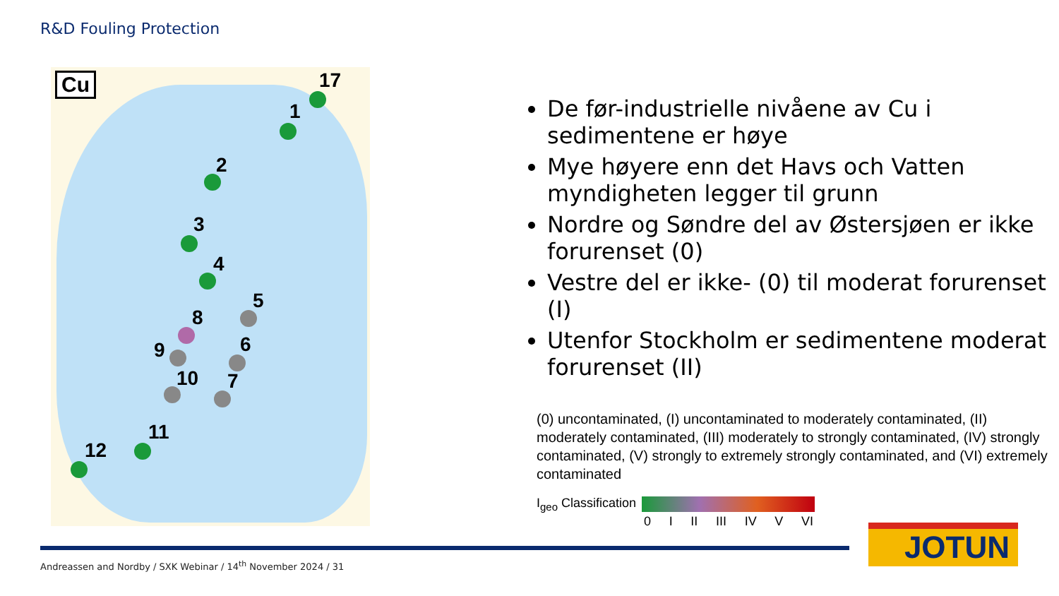R&D Fouling Protection
Cu 17
1
2
3
4
5
8
9 6
10 7
11
12
De før-industrielle nivåene av Cu i sedimentene er høye
Mye høyere enn det Havs och Vatten myndigheten legger til grunn
Nordre og Søndre del av Østersjøen er ikke forurenset (0)
Vestre del er ikke- (0) til moderat forurenset (I)
Utenfor Stockholm er sedimentene moderat forurenset (II)
(0) uncontaminated, (I) uncontaminated to moderately contaminated, (II) moderately contaminated, (III) moderately to strongly contaminated, (IV) strongly contaminated, (V) strongly to extremely strongly contaminated, and (VI) extremely contaminated
I<sub>geo</sub> Classification
0 I II III IV V VI
Andreassen and Nordby / SXK Webinar / 14<sup>th</sup> November 2024 / 31
JOTUN